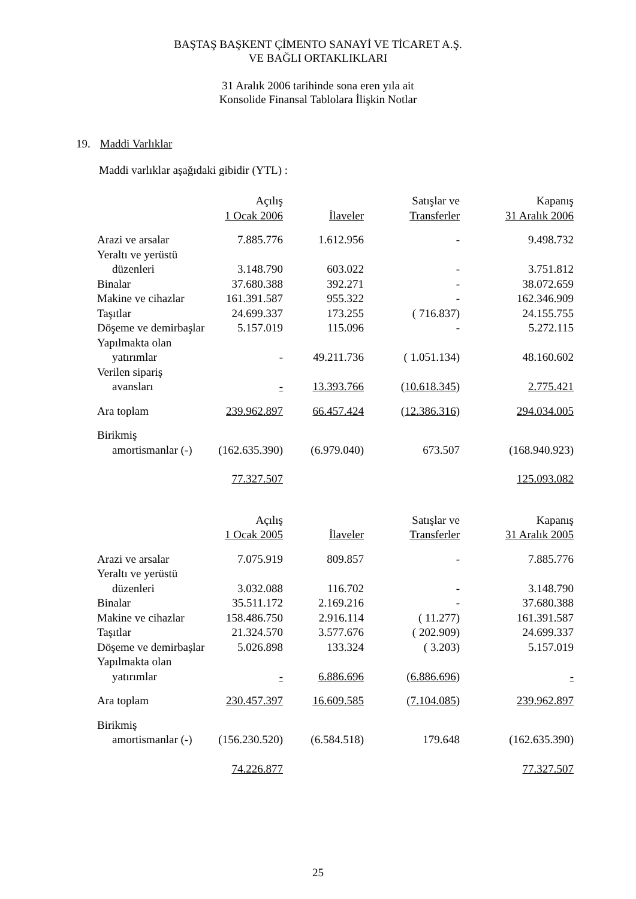BAŞTAŞ BAŞKENT ÇİMENTO SANAYİ VE TİCARET A.Ş.
VE BAĞLI ORTAKLIKLARI
31 Aralık 2006 tarihinde sona eren yıla ait
Konsolide Finansal Tablolara İlişkin Notlar
19. Maddi Varlıklar
Maddi varlıklar aşağıdaki gibidir (YTL) :
| | Açılış | | Satışlar ve | Kapanış |
| --- | --- | --- | --- | --- |
| | 1 Ocak 2006 | İlaveler | Transferler | 31 Aralık 2006 |
| Arazi ve arsalar | 7.885.776 | 1.612.956 | - | 9.498.732 |
| Yeraltı ve yerüstü | | | | |
| düzenleri | 3.148.790 | 603.022 | - | 3.751.812 |
| Binalar | 37.680.388 | 392.271 | - | 38.072.659 |
| Makine ve cihazlar | 161.391.587 | 955.322 | - | 162.346.909 |
| Taşıtlar | 24.699.337 | 173.255 | ( 716.837) | 24.155.755 |
| Döşeme ve demirbaşlar | 5.157.019 | 115.096 | - | 5.272.115 |
| Yapılmakta olan | | | | |
| yatırımlar | - | 49.211.736 | ( 1.051.134) | 48.160.602 |
| Verilen sipariş | | | | |
| avansları | - | 13.393.766 | ( 10.618.345 ) | 2.775.421 |
| Ara toplam | 239.962.897 | 66.457.424 | ( 12.386.316 ) | 294.034.005 |
| Birikmiş | | | | |
| amortismanlar (-) | (162.635.390) | (6.979.040) | 673.507 | (168.940.923) |
| | 77.327.507 | | | 125.093.082 |
| | Açılış | | Satışlar ve | Kapanış |
| --- | --- | --- | --- | --- |
| | 1 Ocak 2005 | İlaveler | Transferler | 31 Aralık 2005 |
| Arazi ve arsalar | 7.075.919 | 809.857 | - | 7.885.776 |
| Yeraltı ve yerüstü | | | | |
| düzenleri | 3.032.088 | 116.702 | - | 3.148.790 |
| Binalar | 35.511.172 | 2.169.216 | - | 37.680.388 |
| Makine ve cihazlar | 158.486.750 | 2.916.114 | ( 11.277) | 161.391.587 |
| Taşıtlar | 21.324.570 | 3.577.676 | ( 202.909) | 24.699.337 |
| Döşeme ve demirbaşlar | 5.026.898 | 133.324 | ( 3.203) | 5.157.019 |
| Yapılmakta olan | | | | |
| yatırımlar | - | 6.886.696 | ( 6.886.696 ) | - |
| Ara toplam | 230.457.397 | 16.609.585 | ( 7.104.085 ) | 239.962.897 |
| Birikmiş | | | | |
| amortismanlar (-) | (156.230.520) | (6.584.518) | 179.648 | (162.635.390) |
| | 74.226.877 | | | 77.327.507 |
25